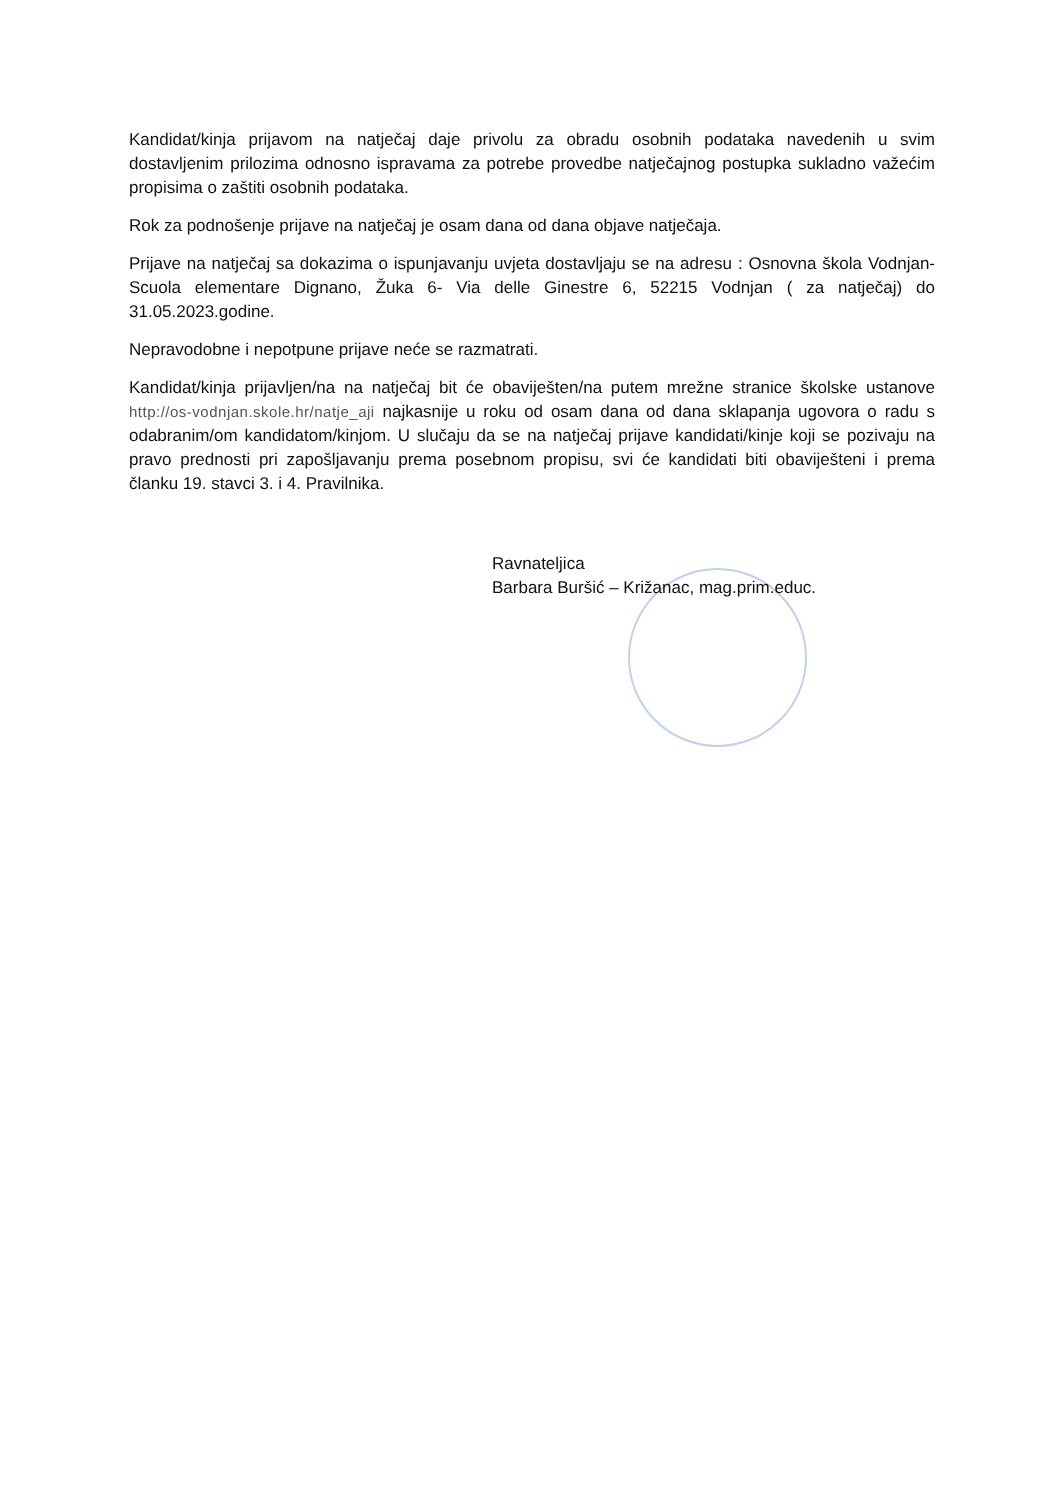Kandidat/kinja prijavom na natječaj daje privolu za obradu osobnih podataka navedenih u svim dostavljenim prilozima odnosno ispravama za potrebe provedbe natječajnog postupka sukladno važećim propisima o zaštiti osobnih podataka.
Rok za podnošenje prijave na natječaj je osam dana od dana objave natječaja.
Prijave na natječaj sa dokazima o ispunjavanju uvjeta dostavljaju se na adresu : Osnovna škola Vodnjan-Scuola elementare Dignano, Žuka 6- Via delle Ginestre 6, 52215 Vodnjan ( za natječaj) do 31.05.2023.godine.
Nepravodobne i nepotpune prijave neće se razmatrati.
Kandidat/kinja prijavljen/na na natječaj bit će obaviješten/na putem mrežne stranice školske ustanove http://os-vodnjan.skole.hr/natje_aji najkasnije u roku od osam dana od dana sklapanja ugovora o radu s odabranim/om kandidatom/kinjom. U slučaju da se na natječaj prijave kandidati/kinje koji se pozivaju na pravo prednosti pri zapošljavanju prema posebnom propisu, svi će kandidati biti obaviješteni i prema članku 19. stavci 3. i 4. Pravilnika.
Ravnateljica
Barbara Buršić – Križanac, mag.prim.educ.